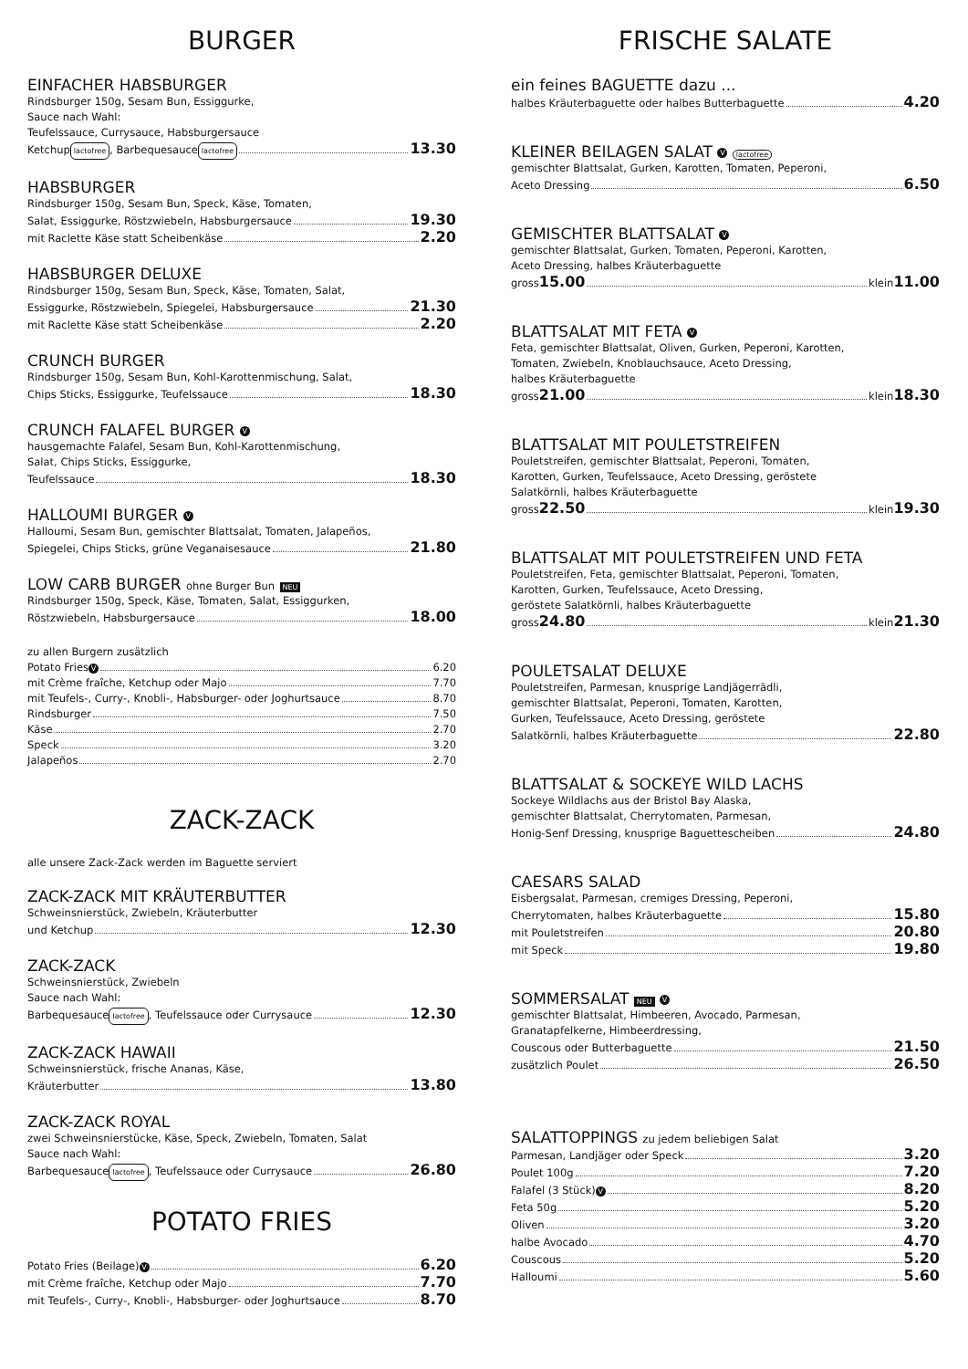BURGER
EINFACHER HABSBURGER
Rindsburger 150g, Sesam Bun, Essiggurke,
Sauce nach Wahl:
Teufelssauce, Currysauce, Habsburgersauce
Ketchup lactofree, Barbequesauce lactofree 13.30
HABSBURGER
Rindsburger 150g, Sesam Bun, Speck, Käse, Tomaten,
Salat, Essiggurke, Röstzwiebeln, Habsburgersauce 19.30
mit Raclette Käse statt Scheibenkäse 2.20
HABSBURGER DELUXE
Rindsburger 150g, Sesam Bun, Speck, Käse, Tomaten, Salat,
Essiggurke, Röstzwiebeln, Spiegelei, Habsburgersauce 21.30
mit Raclette Käse statt Scheibenkäse 2.20
CRUNCH BURGER
Rindsburger 150g, Sesam Bun, Kohl-Karottenmischung, Salat,
Chips Sticks, Essiggurke, Teufelssauce 18.30
CRUNCH FALAFEL BURGER V
hausgemachte Falafel, Sesam Bun, Kohl-Karottenmischung,
Salat, Chips Sticks, Essiggurke,
Teufelssauce 18.30
HALLOUMI BURGER V
Halloumi, Sesam Bun, gemischter Blattsalat, Tomaten, Jalapeños,
Spiegelei, Chips Sticks, grüne Veganaisesauce 21.80
LOW CARB BURGER ohne Burger Bun NEU
Rindsburger 150g, Speck, Käse, Tomaten, Salat, Essiggurken,
Röstzwiebeln, Habsburgersauce 18.00
zu allen Burgern zusätzlich
Potato Fries V 6.20
mit Crème fraîche, Ketchup oder Majo 7.70
mit Teufels-, Curry-, Knobli-, Habsburger- oder Joghurtsauce 8.70
Rindsburger 7.50
Käse 2.70
Speck 3.20
Jalapeños 2.70
ZACK-ZACK
alle unsere Zack-Zack werden im Baguette serviert
ZACK-ZACK MIT KRÄUTERBUTTER
Schweinsnierstück, Zwiebeln, Kräuterbutter
und Ketchup 12.30
ZACK-ZACK
Schweinsnierstück, Zwiebeln
Sauce nach Wahl:
Barbequesauce lactofree, Teufelssauce oder Currysauce 12.30
ZACK-ZACK HAWAII
Schweinsnierstück, frische Ananas, Käse,
Kräuterbutter 13.80
ZACK-ZACK ROYAL
zwei Schweinsnierstücke, Käse, Speck, Zwiebeln, Tomaten, Salat
Sauce nach Wahl:
Barbequesauce lactofree, Teufelssauce oder Currysauce 26.80
POTATO FRIES
Potato Fries (Beilage) V 6.20
mit Crème fraîche, Ketchup oder Majo 7.70
mit Teufels-, Curry-, Knobli-, Habsburger- oder Joghurtsauce 8.70
FRISCHE SALATE
ein feines BAGUETTE dazu ...
halbes Kräuterbaguette oder halbes Butterbaguette 4.20
KLEINER BEILAGEN SALAT V lactofree
gemischter Blattsalat, Gurken, Karotten, Tomaten, Peperoni,
Aceto Dressing 6.50
GEMISCHTER BLATTSALAT V
gemischter Blattsalat, Gurken, Tomaten, Peperoni, Karotten,
Aceto Dressing, halbes Kräuterbaguette
gross 15.00 klein 11.00
BLATTSALAT MIT FETA V
Feta, gemischter Blattsalat, Oliven, Gurken, Peperoni, Karotten,
Tomaten, Zwiebeln, Knoblauchsauce, Aceto Dressing,
halbes Kräuterbaguette
gross 21.00 klein 18.30
BLATTSALAT MIT POULETSTREIFEN
Pouletstreifen, gemischter Blattsalat, Peperoni, Tomaten,
Karotten, Gurken, Teufelssauce, Aceto Dressing, geröstete
Salatkörnli, halbes Kräuterbaguette
gross 22.50 klein 19.30
BLATTSALAT MIT POULETSTREIFEN UND FETA
Pouletstreifen, Feta, gemischter Blattsalat, Peperoni, Tomaten,
Karotten, Gurken, Teufelssauce, Aceto Dressing,
geröstete Salatkörnli, halbes Kräuterbaguette
gross 24.80 klein 21.30
POULETSALAT DELUXE
Pouletstreifen, Parmesan, knusprige Landjägerrädli,
gemischter Blattsalat, Peperoni, Tomaten, Karotten,
Gurken, Teufelssauce, Aceto Dressing, geröstete
Salatkörnli, halbes Kräuterbaguette 22.80
BLATTSALAT & SOCKEYE WILD LACHS
Sockeye Wildlachs aus der Bristol Bay Alaska,
gemischter Blattsalat, Cherrytomaten, Parmesan,
Honig-Senf Dressing, knusprige Baguettescheiben 24.80
CAESARS SALAD
Eisbergsalat, Parmesan, cremiges Dressing, Peperoni,
Cherrytomaten, halbes Kräuterbaguette 15.80
mit Pouletstreifen 20.80
mit Speck 19.80
SOMMERSALAT NEU V
gemischter Blattsalat, Himbeeren, Avocado, Parmesan,
Granatapfelkerne, Himbeerdressing,
Couscous oder Butterbaguette 21.50
zusätzlich Poulet 26.50
SALATTOPPINGS zu jedem beliebigen Salat
Parmesan, Landjäger oder Speck 3.20
Poulet 100g 7.20
Falafel (3 Stück) V 8.20
Feta 50g 5.20
Oliven 3.20
halbe Avocado 4.70
Couscous 5.20
Halloumi 5.60